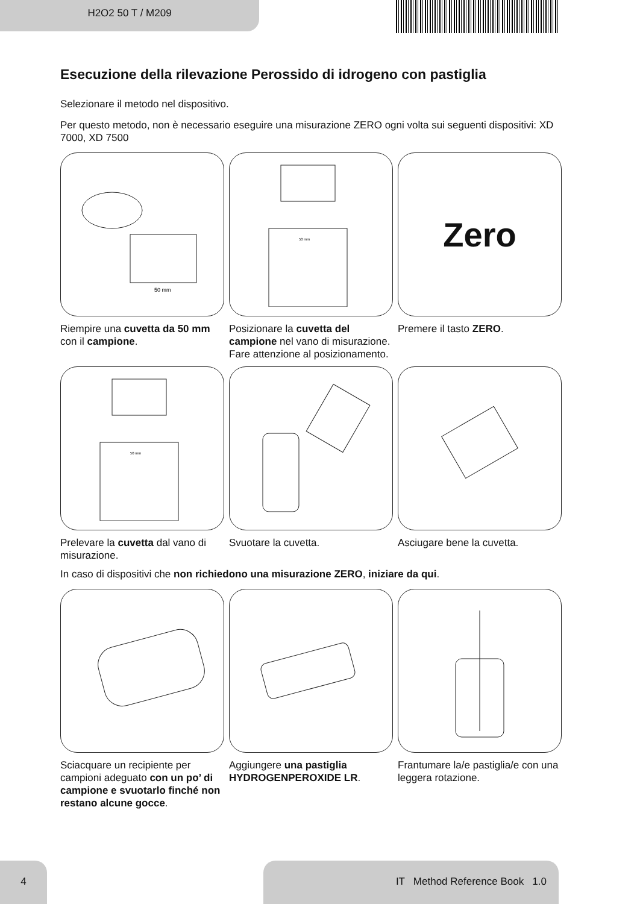H2O2 50 T / M209
Esecuzione della rilevazione Perossido di idrogeno con pastiglia
Selezionare il metodo nel dispositivo.
Per questo metodo, non è necessario eseguire una misurazione ZERO ogni volta sui seguenti dispositivi: XD 7000, XD 7500
50 mm
Riempire una cuvetta da 50 mm con il campione.
50 mm
Posizionare la cuvetta del campione nel vano di misurazione. Fare attenzione al posizionamento.
Zero
Premere il tasto ZERO.
50 mm
Prelevare la cuvetta dal vano di misurazione.
Svuotare la cuvetta.
Asciugare bene la cuvetta.
In caso di dispositivi che non richiedono una misurazione ZERO, iniziare da qui.
Sciacquare un recipiente per campioni adeguato con un po’ di campione e svuotarlo finché non restano alcune gocce.
Aggiungere una pastiglia HYDROGENPEROXIDE LR.
Frantumare la/e pastiglia/e con una leggera rotazione.
4 IT Method Reference Book 1.0